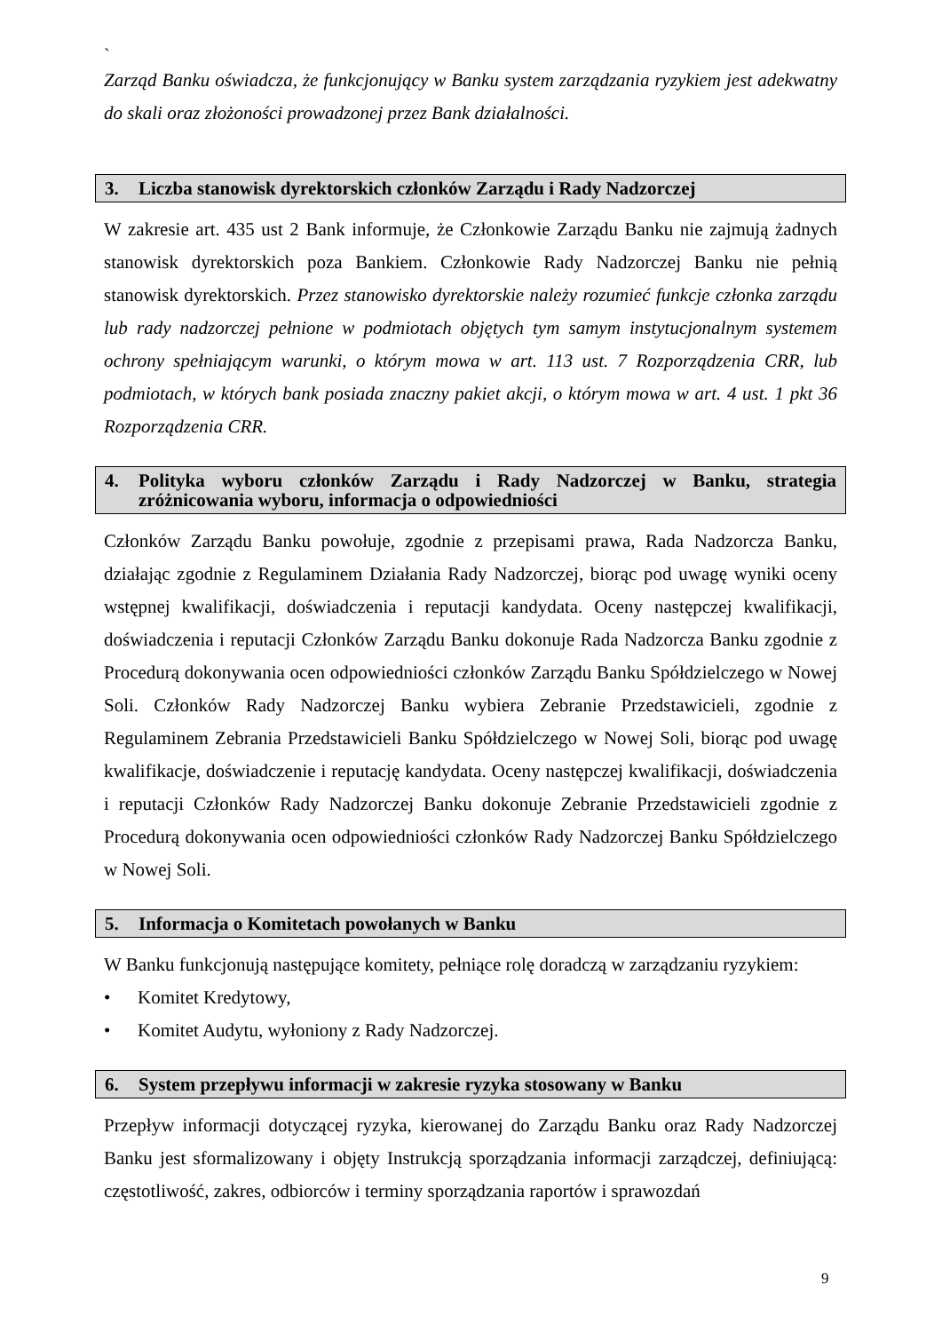`
Zarząd Banku oświadcza, że funkcjonujący w Banku system zarządzania ryzykiem jest adekwatny do skali oraz złożoności prowadzonej przez Bank działalności.
3. Liczba stanowisk dyrektorskich członków Zarządu i Rady Nadzorczej
W zakresie art. 435 ust 2 Bank informuje, że Członkowie Zarządu Banku nie zajmują żadnych stanowisk dyrektorskich poza Bankiem. Członkowie Rady Nadzorczej Banku nie pełnią stanowisk dyrektorskich. Przez stanowisko dyrektorskie należy rozumieć funkcje członka zarządu lub rady nadzorczej pełnione w podmiotach objętych tym samym instytucjonalnym systemem ochrony spełniającym warunki, o którym mowa w art. 113 ust. 7 Rozporządzenia CRR, lub podmiotach, w których bank posiada znaczny pakiet akcji, o którym mowa w art. 4 ust. 1 pkt 36 Rozporządzenia CRR.
4. Polityka wyboru członków Zarządu i Rady Nadzorczej w Banku, strategia zróżnicowania wyboru, informacja o odpowiedniości
Członków Zarządu Banku powołuje, zgodnie z przepisami prawa, Rada Nadzorcza Banku, działając zgodnie z Regulaminem Działania Rady Nadzorczej, biorąc pod uwagę wyniki oceny wstępnej kwalifikacji, doświadczenia i reputacji kandydata. Oceny następczej kwalifikacji, doświadczenia i reputacji Członków Zarządu Banku dokonuje Rada Nadzorcza Banku zgodnie z Procedurą dokonywania ocen odpowiedniości członków Zarządu Banku Spółdzielczego w Nowej Soli. Członków Rady Nadzorczej Banku wybiera Zebranie Przedstawicieli, zgodnie z Regulaminem Zebrania Przedstawicieli Banku Spółdzielczego w Nowej Soli, biorąc pod uwagę kwalifikacje, doświadczenie i reputację kandydata. Oceny następczej kwalifikacji, doświadczenia i reputacji Członków Rady Nadzorczej Banku dokonuje Zebranie Przedstawicieli zgodnie z Procedurą dokonywania ocen odpowiedniości członków Rady Nadzorczej Banku Spółdzielczego w Nowej Soli.
5. Informacja o Komitetach powołanych w Banku
W Banku funkcjonują następujące komitety, pełniące rolę doradczą w zarządzaniu ryzykiem:
• Komitet Kredytowy,
• Komitet Audytu, wyłoniony z Rady Nadzorczej.
6. System przepływu informacji w zakresie ryzyka stosowany w Banku
Przepływ informacji dotyczącej ryzyka, kierowanej do Zarządu Banku oraz Rady Nadzorczej Banku jest sformalizowany i objęty Instrukcją sporządzania informacji zarządczej, definiującą: częstotliwość, zakres, odbiorców i terminy sporządzania raportów i sprawozdań
9